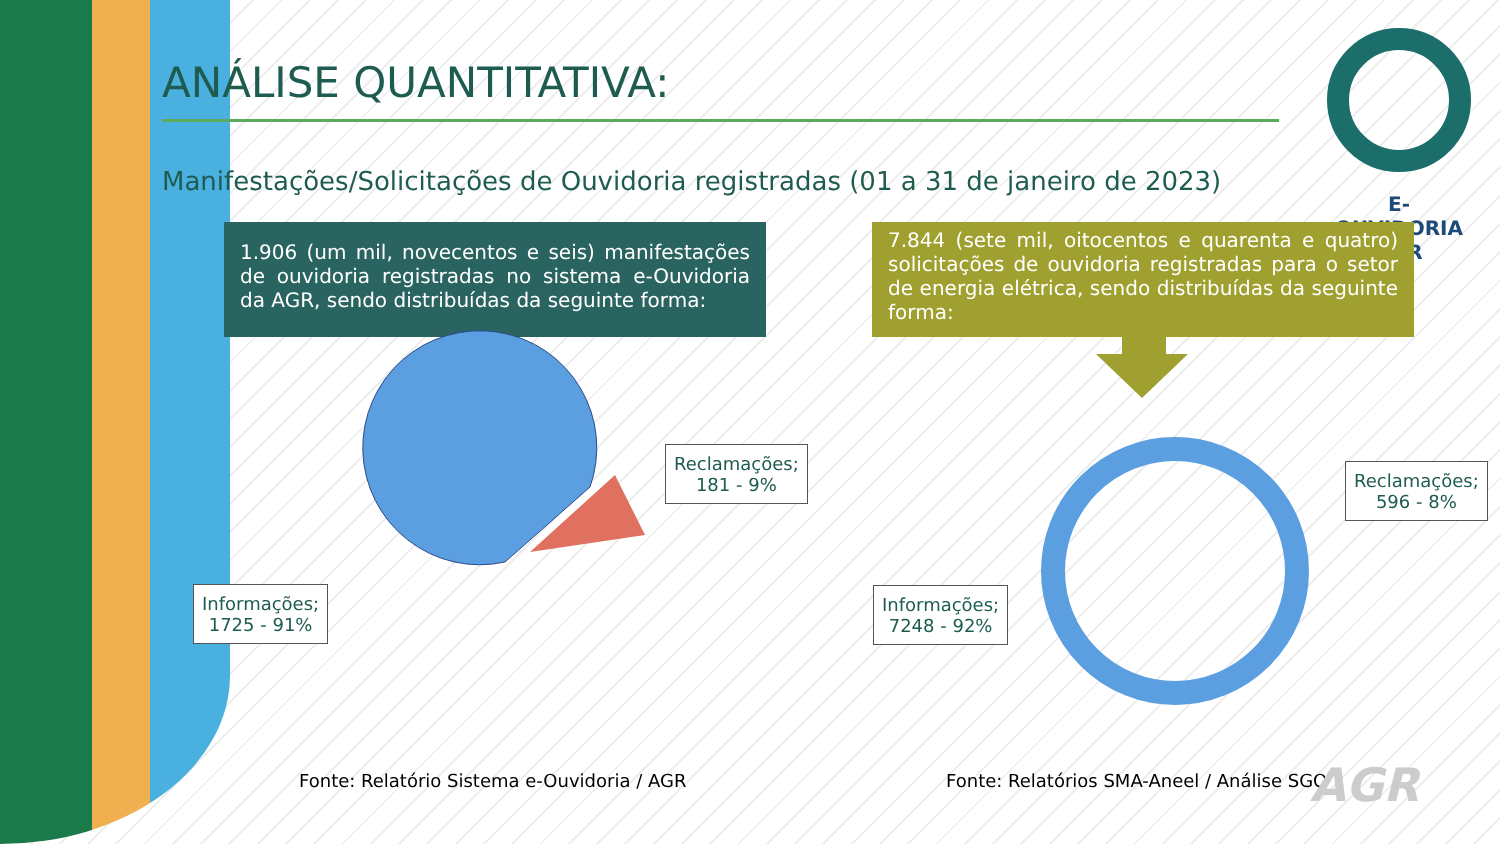ANÁLISE QUANTITATIVA:
Manifestações/Solicitações de Ouvidoria registradas (01 a 31 de janeiro de 2023)
E-OUVIDORIA
AGR
1.906 (um mil, novecentos e seis) manifestações de ouvidoria registradas no sistema e-Ouvidoria da AGR, sendo distribuídas da seguinte forma:
7.844 (sete mil, oitocentos e quarenta e quatro) solicitações de ouvidoria registradas para o setor de energia elétrica, sendo distribuídas da seguinte forma:
Reclamações;
181 - 9%
Informações;
1725 - 91%
Reclamações;
596 - 8%
Informações;
7248 - 92%
Fonte: Relatório Sistema e-Ouvidoria / AGR
Fonte: Relatórios SMA-Aneel / Análise SGO
AGR